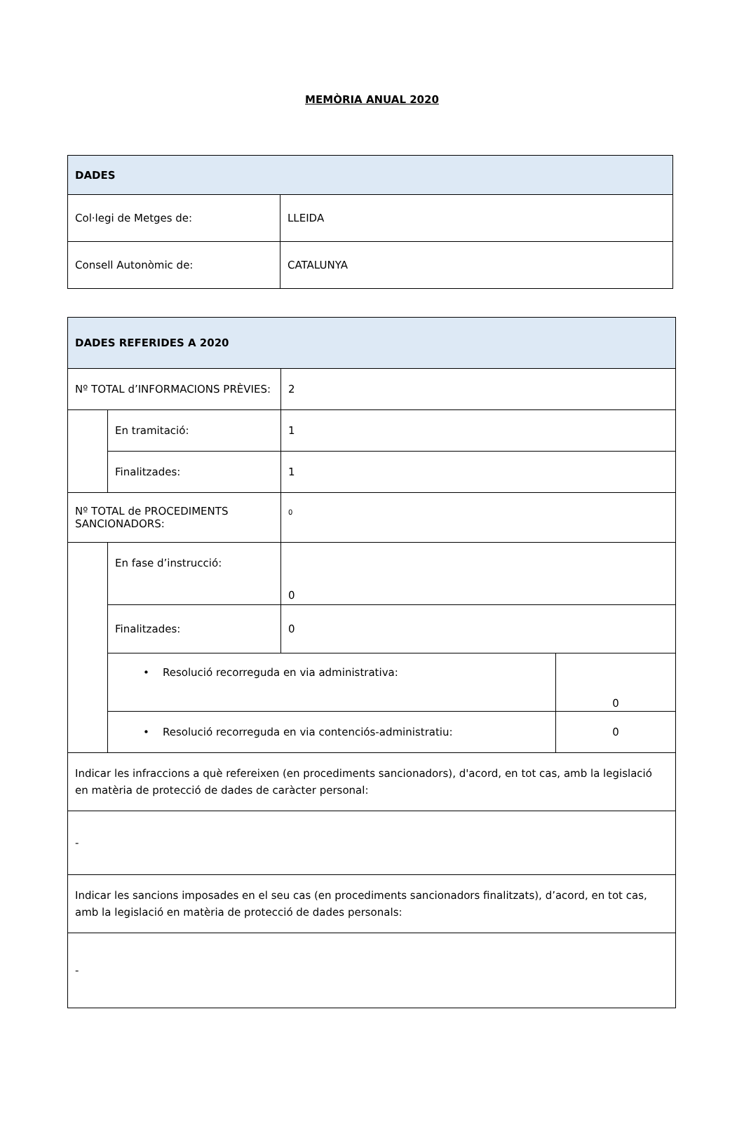MEMÒRIA ANUAL 2020
| DADES | |
| Col·legi de Metges de: | LLEIDA |
| Consell Autonòmic de: | CATALUNYA |
| DADES REFERIDES A 2020 | | | |
| Nº TOTAL d’INFORMACIONS PRÈVIES: | | 2 | |
| | En tramitació: | 1 | |
| | Finalitzades: | 1 | |
| Nº TOTAL de PROCEDIMENTS SANCIONADORS: | | 0 | |
| | En fase d’instrucció: | 0 | |
| | Finalitzades: | 0 | |
| | • Resolució recorreguda en via administrativa: | | 0 |
| | • Resolució recorreguda en via contenciós-administratiu: | | 0 |
| Indicar les infraccions a què refereixen (en procediments sancionadors), d'acord, en tot cas, amb la legislació en matèria de protecció de dades de caràcter personal: | | | |
| - | | | |
| Indicar les sancions imposades en el seu cas (en procediments sancionadors finalitzats), d’acord, en tot cas, amb la legislació en matèria de protecció de dades personals: | | | |
| - | | | |